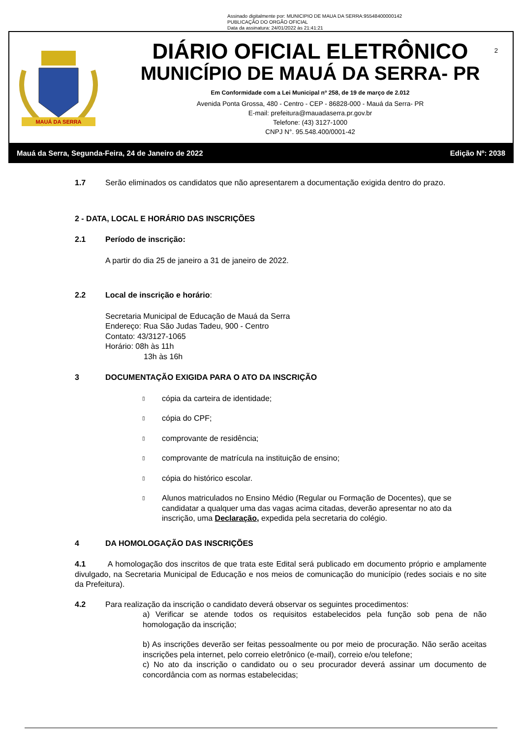Assinado digitalmente por: MUNICIPIO DE MAUA DA SERRA:95548400000142
PUBLICAÇÃO DO ORGÃO OFICIAL
Data da assinatura: 24/01/2022 às 21:41:21
MAUÁ DA SERRA
DIÁRIO OFICIAL ELETRÔNICO
MUNICÍPIO DE MAUÁ DA SERRA- PR
Em Conformidade com a Lei Municipal nº 258, de 19 de março de 2.012
Avenida Ponta Grossa, 480 - Centro - CEP - 86828-000 - Mauá da Serra- PR
E-mail: prefeitura@mauadaserra.pr.gov.br
Telefone: (43) 3127-1000
CNPJ N°. 95.548.400/0001-42
2
Mauá da Serra, Segunda-Feira, 24 de Janeiro de 2022 Edição Nº: 2038
1.7 Serão eliminados os candidatos que não apresentarem a documentação exigida dentro do prazo.
2 - DATA, LOCAL E HORÁRIO DAS INSCRIÇÕES
2.1 Período de inscrição:
A partir do dia 25 de janeiro a 31 de janeiro de 2022.
2.2 Local de inscrição e horário:
Secretaria Municipal de Educação de Mauá da Serra
Endereço: Rua São Judas Tadeu, 900 - Centro
Contato: 43/3127-1065
Horário: 08h às 11h
13h às 16h
3 DOCUMENTAÇÃO EXIGIDA PARA O ATO DA INSCRIÇÃO
▯ cópia da carteira de identidade;
▯ cópia do CPF;
▯ comprovante de residência;
▯ comprovante de matrícula na instituição de ensino;
▯ cópia do histórico escolar.
▯
Alunos matriculados no Ensino Médio (Regular ou Formação de Docentes), que se candidatar a qualquer uma das vagas acima citadas, deverão apresentar no ato da inscrição, uma Declaração, expedida pela secretaria do colégio.
4 DA HOMOLOGAÇÃO DAS INSCRIÇÕES
4.1 A homologação dos inscritos de que trata este Edital será publicado em documento próprio e amplamente divulgado, na Secretaria Municipal de Educação e nos meios de comunicação do município (redes sociais e no site da Prefeitura).
4.2 Para realização da inscrição o candidato deverá observar os seguintes procedimentos:
a) Verificar se atende todos os requisitos estabelecidos pela função sob pena de não homologação da inscrição;
b) As inscrições deverão ser feitas pessoalmente ou por meio de procuração. Não serão aceitas inscrições pela internet, pelo correio eletrônico (e-mail), correio e/ou telefone;
c) No ato da inscrição o candidato ou o seu procurador deverá assinar um documento de concordância com as normas estabelecidas;